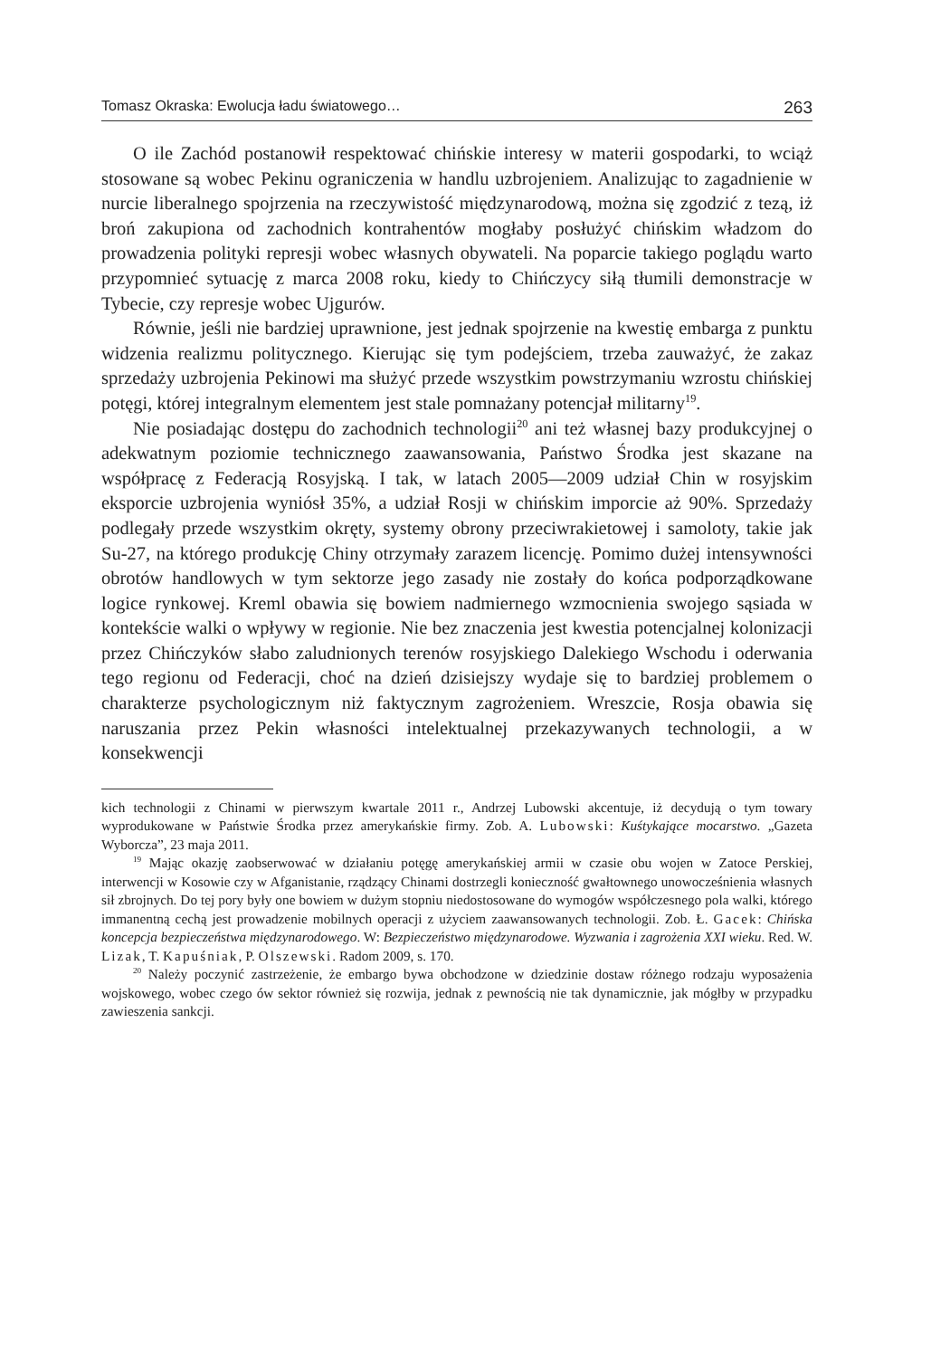Tomasz Okraska: Ewolucja ładu światowego… 263
O ile Zachód postanowił respektować chińskie interesy w materii gospodarki, to wciąż stosowane są wobec Pekinu ograniczenia w handlu uzbrojeniem. Analizując to zagadnienie w nurcie liberalnego spojrzenia na rzeczywistość międzynarodową, można się zgodzić z tezą, iż broń zakupiona od zachodnich kontrahentów mogłaby posłużyć chińskim władzom do prowadzenia polityki represji wobec własnych obywateli. Na poparcie takiego poglądu warto przypomnieć sytuację z marca 2008 roku, kiedy to Chińczycy siłą tłumili demonstracje w Tybecie, czy represje wobec Ujgurów.
Równie, jeśli nie bardziej uprawnione, jest jednak spojrzenie na kwestię embarga z punktu widzenia realizmu politycznego. Kierując się tym podejściem, trzeba zauważyć, że zakaz sprzedaży uzbrojenia Pekinowi ma służyć przede wszystkim powstrzymaniu wzrostu chińskiej potęgi, której integralnym elementem jest stale pomnażany potencjał militarny<sup>19</sup>.
Nie posiadając dostępu do zachodnich technologii<sup>20</sup> ani też własnej bazy produkcyjnej o adekwatnym poziomie technicznego zaawansowania, Państwo Środka jest skazane na współpracę z Federacją Rosyjską. I tak, w latach 2005—2009 udział Chin w rosyjskim eksporcie uzbrojenia wyniósł 35%, a udział Rosji w chińskim imporcie aż 90%. Sprzedaży podlegały przede wszystkim okręty, systemy obrony przeciwrakietowej i samoloty, takie jak Su-27, na którego produkcję Chiny otrzymały zarazem licencję. Pomimo dużej intensywności obrotów handlowych w tym sektorze jego zasady nie zostały do końca podporządkowane logice rynkowej. Kreml obawia się bowiem nadmiernego wzmocnienia swojego sąsiada w kontekście walki o wpływy w regionie. Nie bez znaczenia jest kwestia potencjalnej kolonizacji przez Chińczyków słabo zaludnionych terenów rosyjskiego Dalekiego Wschodu i oderwania tego regionu od Federacji, choć na dzień dzisiejszy wydaje się to bardziej problemem o charakterze psychologicznym niż faktycznym zagrożeniem. Wreszcie, Rosja obawia się naruszania przez Pekin własności intelektualnej przekazywanych technologii, a w konsekwencji
kich technologii z Chinami w pierwszym kwartale 2011 r., Andrzej Lubowski akcentuje, iż decydują o tym towary wyprodukowane w Państwie Środka przez amerykańskie firmy. Zob. A. Lubowski: Kuśtykające mocarstwo. „Gazeta Wyborcza”, 23 maja 2011.
<sup>19</sup> Mając okazję zaobserwować w działaniu potęgę amerykańskiej armii w czasie obu wojen w Zatoce Perskiej, interwencji w Kosowie czy w Afganistanie, rządzący Chinami dostrzegli konieczność gwałtownego unowocześnienia własnych sił zbrojnych. Do tej pory były one bowiem w dużym stopniu niedostosowane do wymogów współczesnego pola walki, którego immanentną cechą jest prowadzenie mobilnych operacji z użyciem zaawansowanych technologii. Zob. Ł. Gacek: Chińska koncepcja bezpieczeństwa międzynarodowego. W: Bezpieczeństwo międzynarodowe. Wyzwania i zagrożenia XXI wieku. Red. W. Lizak, T. Kapuśniak, P. Olszewski. Radom 2009, s. 170.
<sup>20</sup> Należy poczynić zastrzeżenie, że embargo bywa obchodzone w dziedzinie dostaw różnego rodzaju wyposażenia wojskowego, wobec czego ów sektor również się rozwija, jednak z pewnością nie tak dynamicznie, jak mógłby w przypadku zawieszenia sankcji.